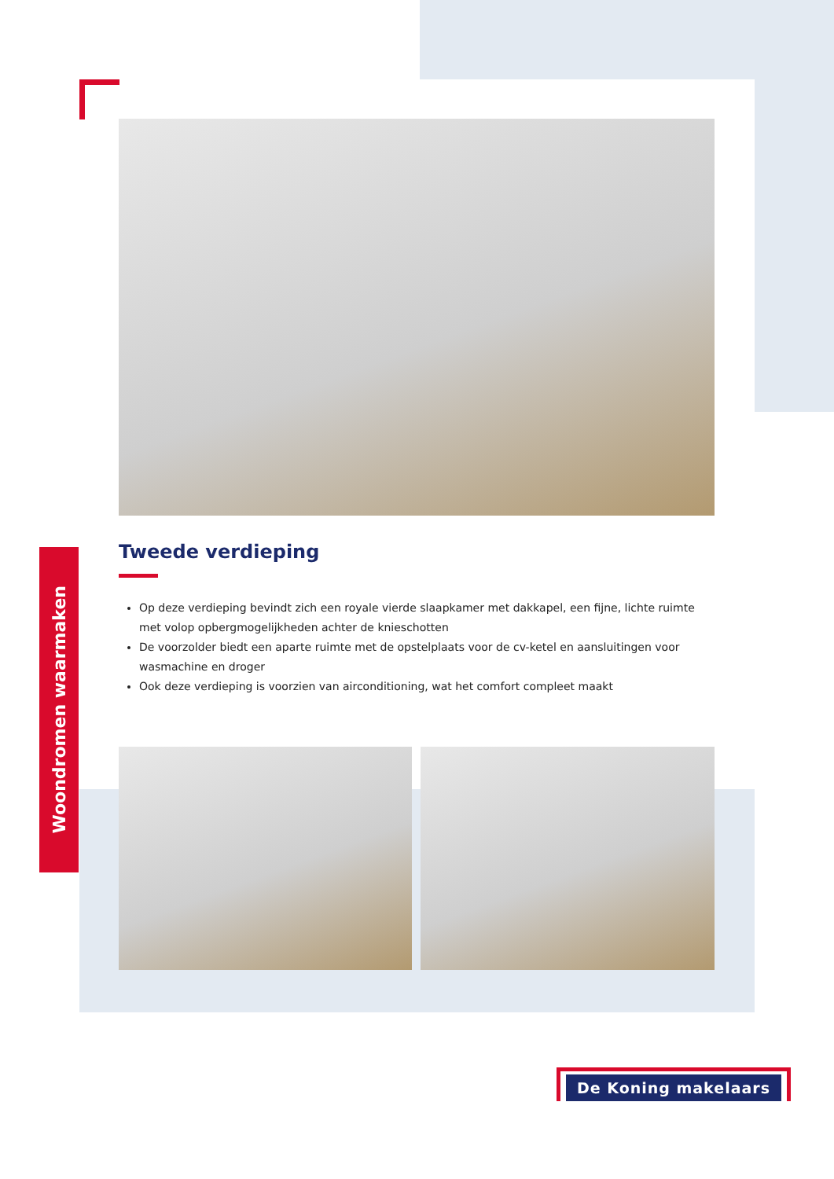Woondromen waarmaken
Tweede verdieping
Op deze verdieping bevindt zich een royale vierde slaapkamer met dakkapel, een fijne, lichte ruimte met volop opbergmogelijkheden achter de knieschotten
De voorzolder biedt een aparte ruimte met de opstelplaats voor de cv-ketel en aansluitingen voor wasmachine en droger
Ook deze verdieping is voorzien van airconditioning, wat het comfort compleet maakt
De Koning makelaars